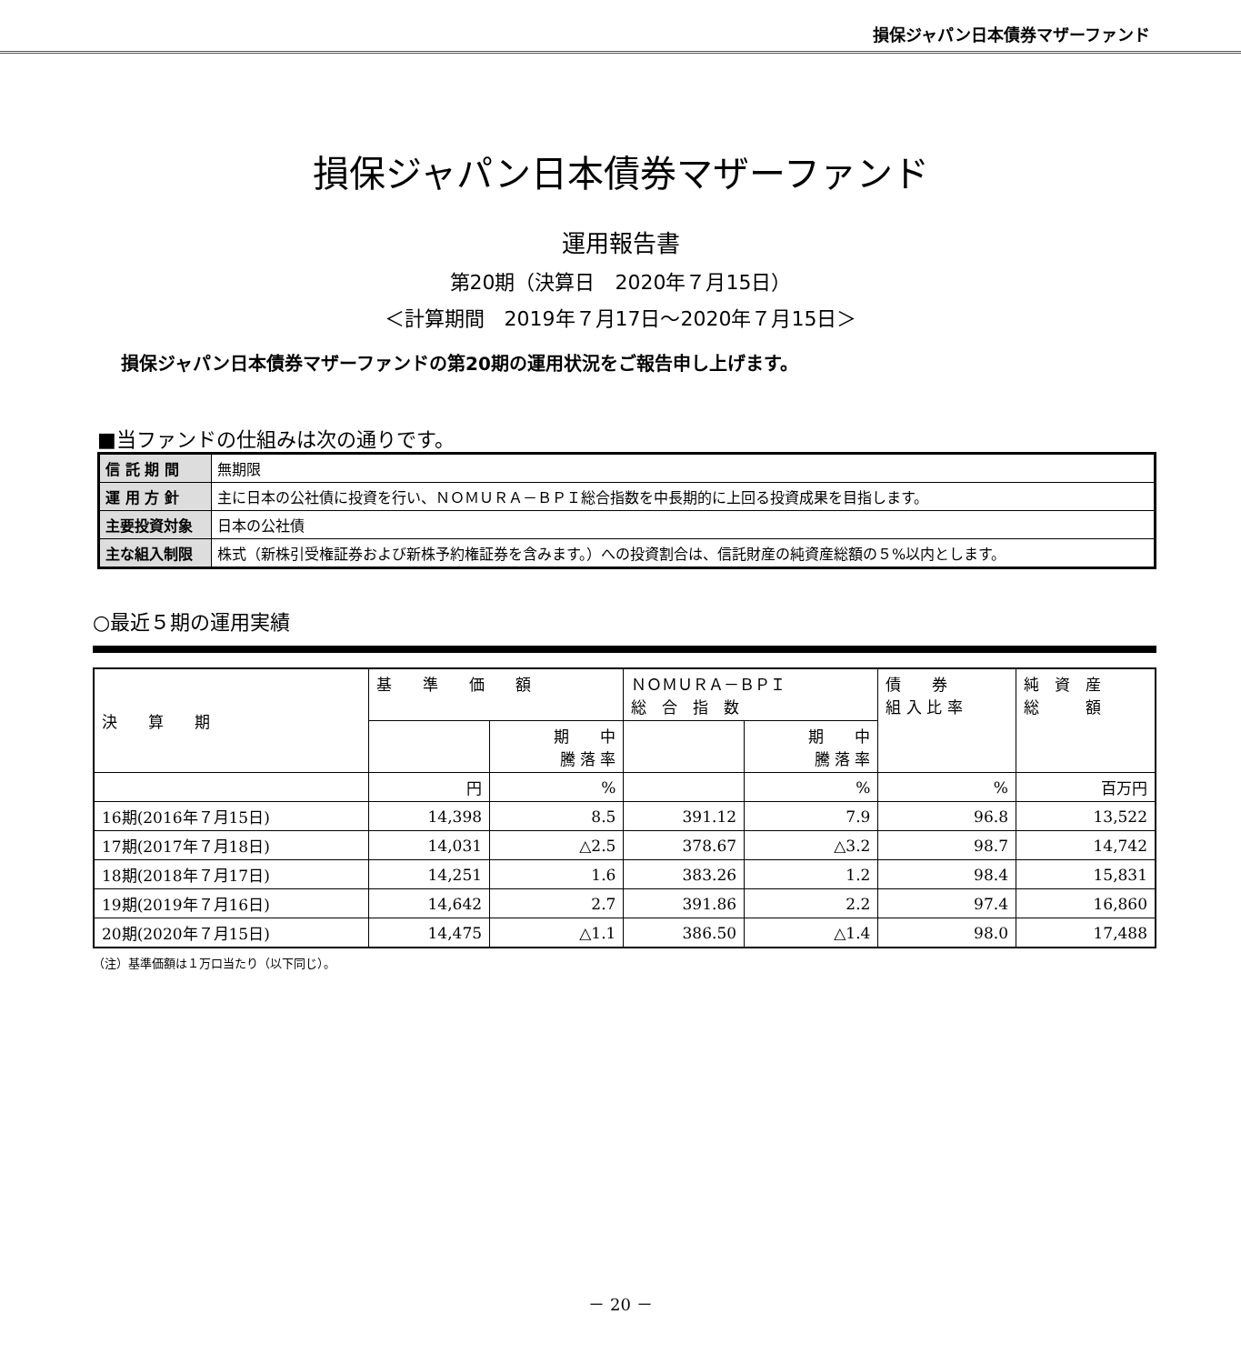損保ジャパン日本債券マザーファンド
損保ジャパン日本債券マザーファンド
運用報告書
第20期（決算日　2020年７月15日）
＜計算期間　2019年７月17日～2020年７月15日＞
損保ジャパン日本債券マザーファンドの第20期の運用状況をご報告申し上げます。
■当ファンドの仕組みは次の通りです。
| 信 託 期 間 | 無期限 |
| 運 用 方 針 | 主に日本の公社債に投資を行い、ＮＯＭＵＲＡ－ＢＰＩ総合指数を中長期的に上回る投資成果を目指します。 |
| 主要投資対象 | 日本の公社債 |
| 主な組入制限 | 株式（新株引受権証券および新株予約権証券を含みます。）への投資割合は、信託財産の純資産総額の５%以内とします。 |
○最近５期の運用実績
| 決 算 期 | 基 準 価 額 | | ＮＯＭＵＲＡ－ＢＰＩ 総 合 指 数 | | 債 券 組 入 比 率 | 純 資 産 総 額 |
| --- | --- | --- | --- | --- | --- | --- |
| | | 期 中 騰 落 率 | | 期 中 騰 落 率 | | |
| | 円 | % | | % | % | 百万円 |
| 16期(2016年７月15日) | 14,398 | 8.5 | 391.12 | 7.9 | 96.8 | 13,522 |
| 17期(2017年７月18日) | 14,031 | △2.5 | 378.67 | △3.2 | 98.7 | 14,742 |
| 18期(2018年７月17日) | 14,251 | 1.6 | 383.26 | 1.2 | 98.4 | 15,831 |
| 19期(2019年７月16日) | 14,642 | 2.7 | 391.86 | 2.2 | 97.4 | 16,860 |
| 20期(2020年７月15日) | 14,475 | △1.1 | 386.50 | △1.4 | 98.0 | 17,488 |
（注）基準価額は１万口当たり（以下同じ）。
－ 20 －